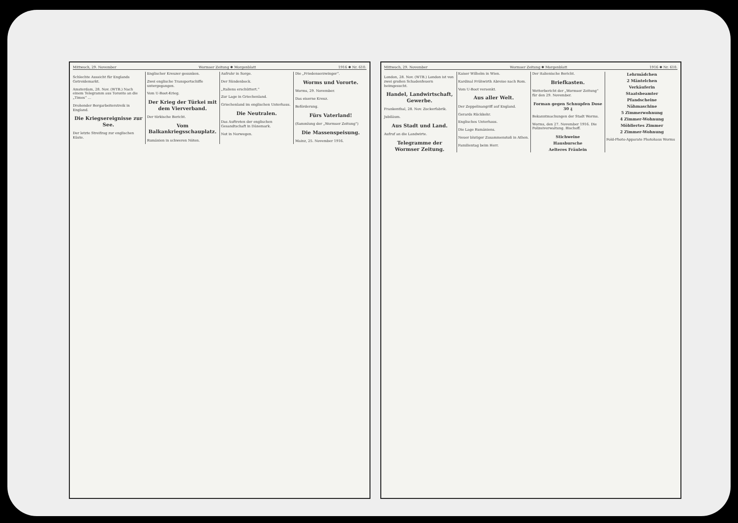Mittwoch, 29. November Wormser Zeitung ✱ Morgenblatt 1916 ✱ Nr. 610.
Schlechte Aussicht für Englands Getreidemarkt.
Amsterdam, 28. Nov. (WTB.) Nach einem Telegramm aus Toronto an die „Times“ ...
Drohender Bergarbeiterstreik in England.
Die Kriegsereignisse zur See.
Der letzte Streifzug zur englischen Küste.
Englischer Kreuzer gesunken.
Zwei englische Transportschiffe untergegangen.
Vom U-Boot-Krieg.
Der Krieg der Türkei mit dem Vierverband.
Der türkische Bericht.
Vom Balkankriegsschauplatz.
Rumänien in schweren Nöten.
Aufruhr in Sorge.
Der Sündenbock.
„Italiens erschüttert.“
Zur Lage in Griechenland.
Griechenland im englischen Unterhaus.
Die Neutralen.
Das Auftreten der englischen Gesandtschaft in Dänemark.
Not in Norwegen.
Die „Friedenserzwinger“.
Worms und Vororte.
Worms, 29. November.
Das eiserne Kreuz.
Beförderung.
Fürs Vaterland!
(Sammlung der „Wormser Zeitung“)
Die Massenspeisung.
Mainz, 25. November 1916.
Mittwoch, 29. November Wormser Zeitung ✱ Morgenblatt 1916 ✱ Nr. 610.
London, 28. Nov. (WTB.) London ist von zwei großen Schadenfeuern heimgesucht.
Handel, Landwirtschaft, Gewerbe.
Frankenthal, 28. Nov. Zuckerfabrik.
Jubiläum.
Aus Stadt und Land.
Aufruf an die Landwirte.
Telegramme der Wormser Zeitung.
Kaiser Wilhelm in Wien.
Kardinal Frühwirth Abreise nach Rom.
Vom U-Boot versenkt.
Aus aller Welt.
Der Zeppelinangriff auf England.
Gerards Rückkehr.
Englisches Unterhaus.
Die Lage Rumäniens.
Neuer blutiger Zusammenstoß in Athen.
Familientag beim Herr.
Der italienische Bericht.
Briefkasten.
Wetterbericht der „Wormser Zeitung“ für den 29. November.
Forman gegen Schnupfen Dose 30 ₰
Bekanntmachungen der Stadt Worms.
Worms, den 27. November 1916. Die Polizeiverwaltung. Bischoff.
Stichweine
Hausbursche
Aelteres Fräulein
Lehrmädchen
2 Mäntelchen
Verkäuferin
Staatsbeamter
Pfandscheine
Nähmaschine
5 Zimmerwohnung
4 Zimmer-Wohnung
Möbliertes Zimmer
2 Zimmer-Wohnung
Fold-Photo-Apparate Photohaus Worms